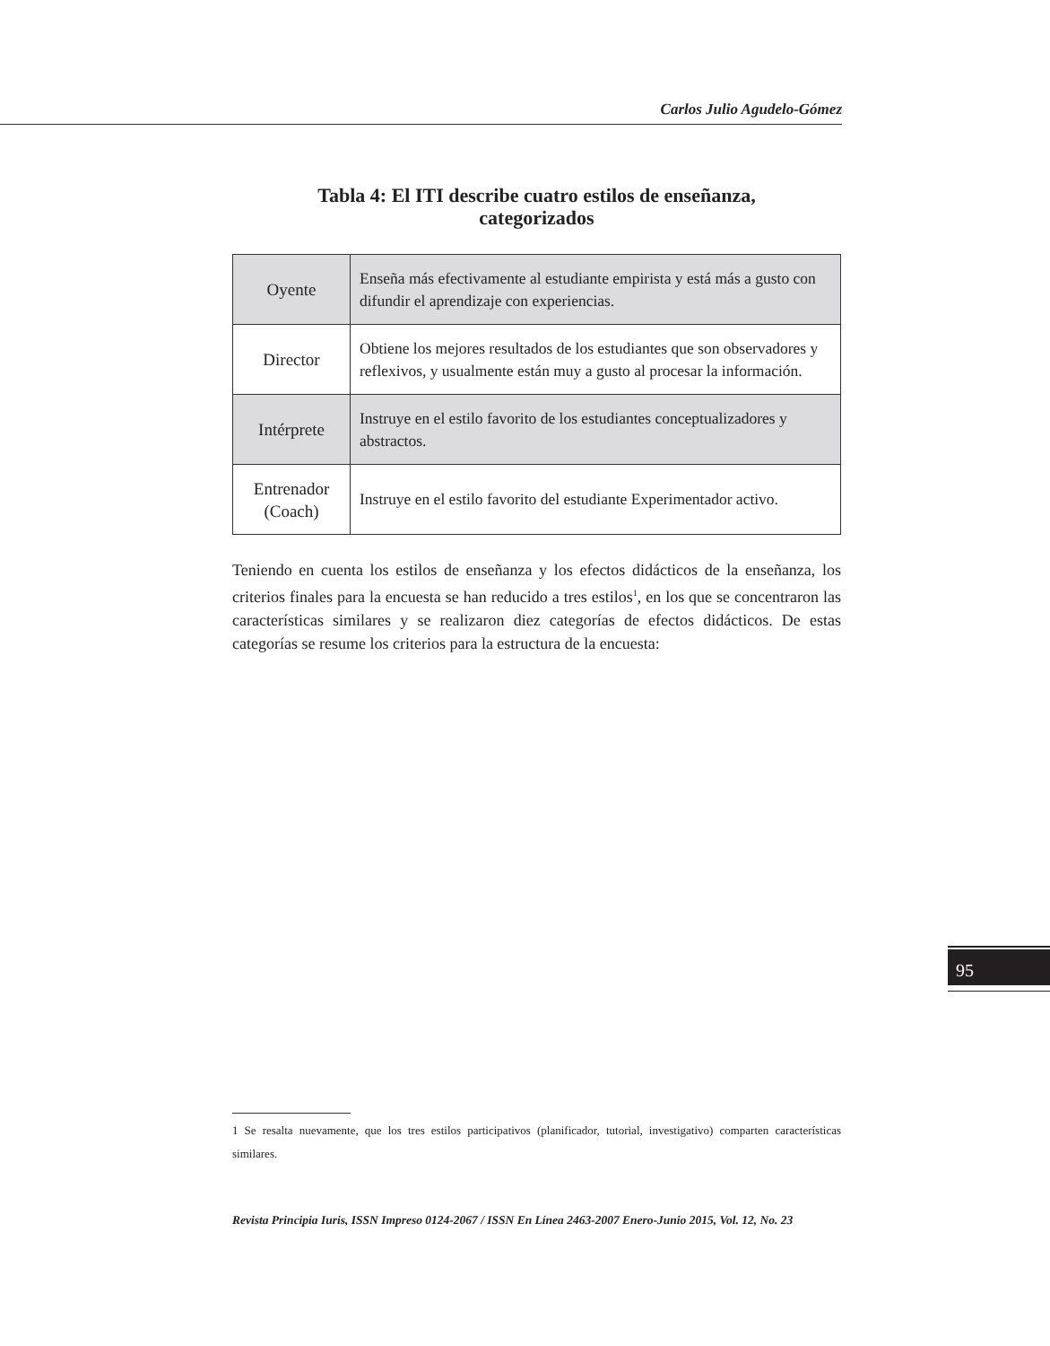Carlos Julio Agudelo-Gómez
Tabla 4: El ITI describe cuatro estilos de enseñanza,
categorizados
| Oyente | Enseña más efectivamente al estudiante empirista y está más a gusto con difundir el aprendizaje con experiencias. |
| Director | Obtiene los mejores resultados de los estudiantes que son observadores y reflexivos, y usualmente están muy a gusto al procesar la información. |
| Intérprete | Instruye en el estilo favorito de los estudiantes conceptualizadores y abstractos. |
| Entrenador (Coach) | Instruye en el estilo favorito del estudiante Experimentador activo. |
Teniendo en cuenta los estilos de enseñanza y los efectos didácticos de la enseñanza, los criterios finales para la encuesta se han reducido a tres estilos<sup>1</sup>, en los que se concentraron las características similares y se realizaron diez categorías de efectos didácticos. De estas categorías se resume los criterios para la estructura de la encuesta:
95
1 Se resalta nuevamente, que los tres estilos participativos (planificador, tutorial, investigativo) comparten características similares.
Revista Principia Iuris, ISSN Impreso 0124-2067 / ISSN En Línea 2463-2007 Enero-Junio 2015, Vol. 12, No. 23